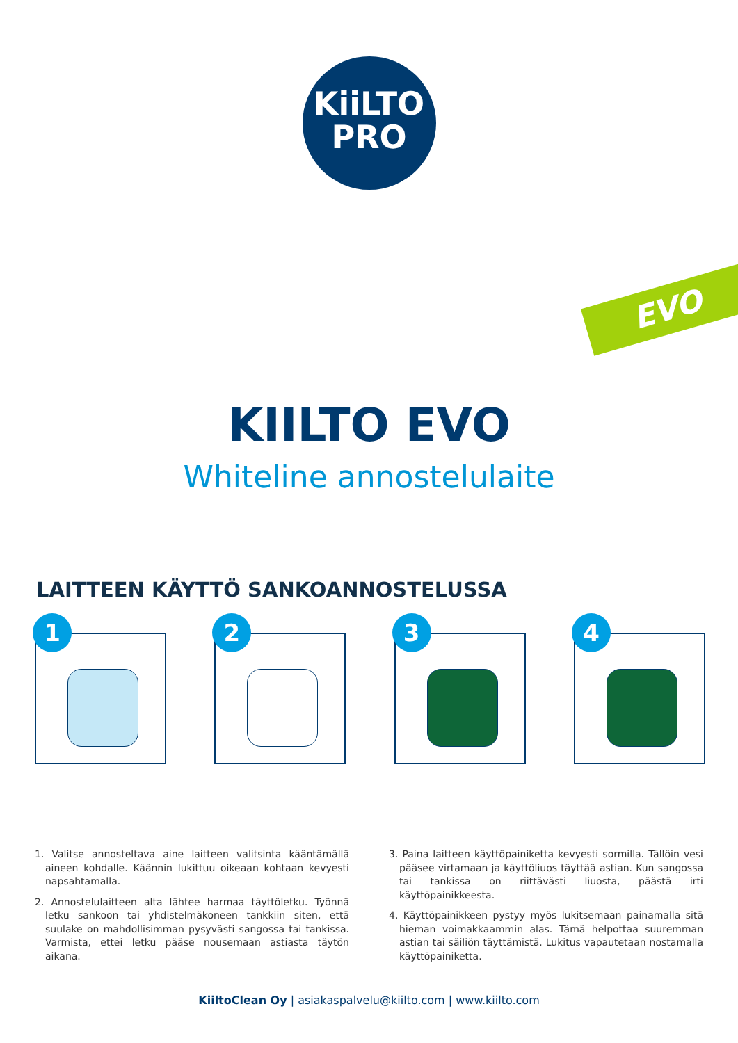KiiLTO
PRO
EVO
KIILTO EVO
Whiteline annostelulaite
LAITTEEN KÄYTTÖ SANKOANNOSTELUSSA
1
2
3
4
1. Valitse annosteltava aine laitteen valitsinta kääntämällä aineen kohdalle. Käännin lukittuu oikeaan kohtaan kevyesti napsahtamalla.
2. Annostelulaitteen alta lähtee harmaa täyttöletku. Työnnä letku sankoon tai yhdistelmäkoneen tankkiin siten, että suulake on mahdollisimman pysyvästi sangossa tai tankissa. Varmista, ettei letku pääse nousemaan astiasta täytön aikana.
3. Paina laitteen käyttöpainiketta kevyesti sormilla. Tällöin vesi pääsee virtamaan ja käyttöliuos täyttää astian. Kun sangossa tai tankissa on riittävästi liuosta, päästä irti käyttöpainikkeesta.
4. Käyttöpainikkeen pystyy myös lukitsemaan painamalla sitä hieman voimakkaammin alas. Tämä helpottaa suuremman astian tai säiliön täyttämistä. Lukitus vapautetaan nostamalla käyttöpainiketta.
KiiltoClean Oy | asiakaspalvelu@kiilto.com | www.kiilto.com